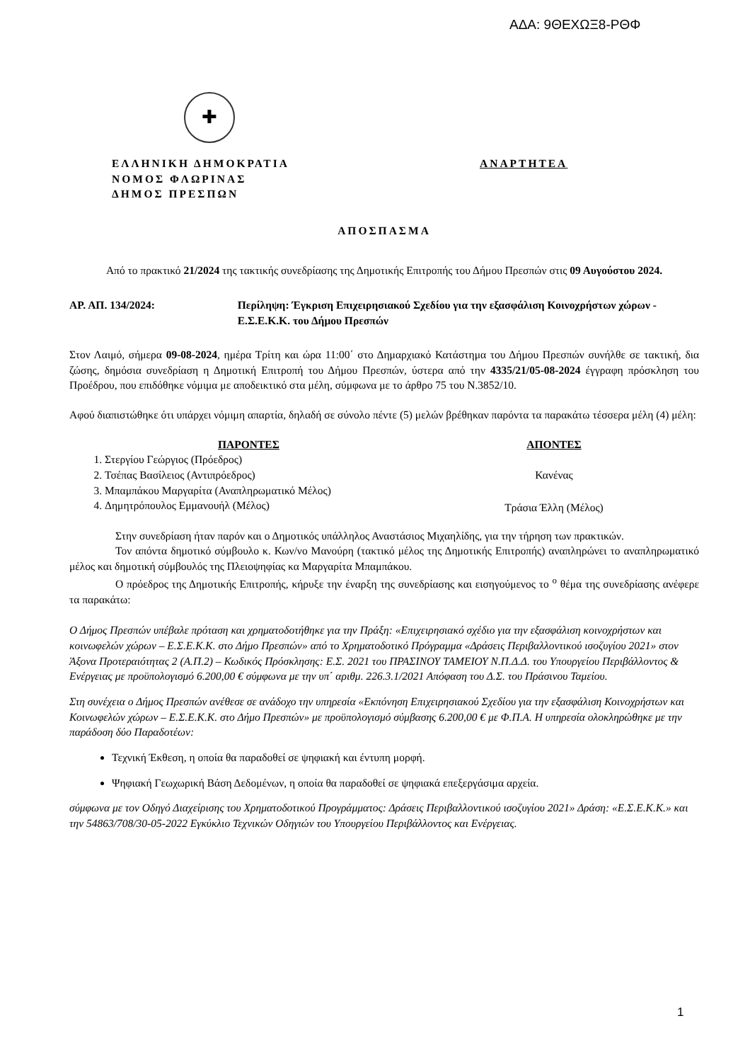ΑΔΑ: 9ΘΕΧΩΞ8-ΡΘΦ
✚
ΕΛΛΗΝΙΚΗ ΔΗΜΟΚΡΑΤΙΑ
ΝΟΜΟΣ ΦΛΩΡΙΝΑΣ
ΔΗΜΟΣ ΠΡΕΣΠΩΝ
ΑΝΑΡΤΗΤΕΑ
ΑΠΟΣΠΑΣΜΑ
Από το πρακτικό 21/2024 της τακτικής συνεδρίασης της Δημοτικής Επιτροπής του Δήμου Πρεσπών στις 09 Αυγούστου 2024.
ΑΡ. ΑΠ. 134/2024: Περίληψη: Έγκριση Επιχειρησιακού Σχεδίου για την εξασφάλιση Κοινοχρήστων χώρων - Ε.Σ.Ε.Κ.Κ. του Δήμου Πρεσπών
Στον Λαιμό, σήμερα 09-08-2024, ημέρα Τρίτη και ώρα 11:00΄ στο Δημαρχιακό Κατάστημα του Δήμου Πρεσπών συνήλθε σε τακτική, δια ζώσης, δημόσια συνεδρίαση η Δημοτική Επιτροπή του Δήμου Πρεσπών, ύστερα από την 4335/21/05-08-2024 έγγραφη πρόσκληση του Προέδρου, που επιδόθηκε νόμιμα με αποδεικτικό στα μέλη, σύμφωνα με το άρθρο 75 του Ν.3852/10.
Αφού διαπιστώθηκε ότι υπάρχει νόμιμη απαρτία, δηλαδή σε σύνολο πέντε (5) μελών βρέθηκαν παρόντα τα παρακάτω τέσσερα μέλη (4) μέλη:
ΠΑΡΟΝΤΕΣ
1. Στεργίου Γεώργιος (Πρόεδρος)
2. Τσέπας Βασίλειος (Αντιπρόεδρος)
3. Μπαμπάκου Μαργαρίτα (Αναπληρωματικό Μέλος)
4. Δημητρόπουλος Εμμανουήλ (Μέλος)
ΑΠΟΝΤΕΣ
Κανένας
Τράσια Έλλη (Μέλος)
Στην συνεδρίαση ήταν παρόν και ο Δημοτικός υπάλληλος Αναστάσιος Μιχαηλίδης, για την τήρηση των πρακτικών.
Τον απόντα δημοτικό σύμβουλο κ. Κων/νο Μανούρη (τακτικό μέλος της Δημοτικής Επιτροπής) αναπληρώνει το αναπληρωματικό μέλος και δημοτική σύμβουλός της Πλειοψηφίας κα Μαργαρίτα Μπαμπάκου.
Ο πρόεδρος της Δημοτικής Επιτροπής, κήρυξε την έναρξη της συνεδρίασης και εισηγούμενος το <sup>ο</sup> θέμα της συνεδρίασης ανέφερε τα παρακάτω:
Ο Δήμος Πρεσπών υπέβαλε πρόταση και χρηματοδοτήθηκε για την Πράξη: «Επιχειρησιακό σχέδιο για την εξασφάλιση κοινοχρήστων και κοινωφελών χώρων – Ε.Σ.Ε.Κ.Κ. στο Δήμο Πρεσπών» από το Χρηματοδοτικό Πρόγραμμα «Δράσεις Περιβαλλοντικού ισοζυγίου 2021» στον Άξονα Προτεραιότητας 2 (Α.Π.2) – Κωδικός Πρόσκλησης: Ε.Σ. 2021 του ΠΡΑΣΙΝΟΥ ΤΑΜΕΙΟΥ Ν.Π.Δ.Δ. του Υπουργείου Περιβάλλοντος & Ενέργειας με προϋπολογισμό 6.200,00 € σύμφωνα με την υπ΄ αριθμ. 226.3.1/2021 Απόφαση του Δ.Σ. του Πράσινου Ταμείου.
Στη συνέχεια ο Δήμος Πρεσπών ανέθεσε σε ανάδοχο την υπηρεσία «Εκπόνηση Επιχειρησιακού Σχεδίου για την εξασφάλιση Κοινοχρήστων και Κοινωφελών χώρων – Ε.Σ.Ε.Κ.Κ. στο Δήμο Πρεσπών» με προϋπολογισμό σύμβασης 6.200,00 € με Φ.Π.Α. Η υπηρεσία ολοκληρώθηκε με την παράδοση δύο Παραδοτέων:
Τεχνική Έκθεση, η οποία θα παραδοθεί σε ψηφιακή και έντυπη μορφή.
Ψηφιακή Γεωχωρική Βάση Δεδομένων, η οποία θα παραδοθεί σε ψηφιακά επεξεργάσιμα αρχεία.
σύμφωνα με τον Οδηγό Διαχείρισης του Χρηματοδοτικού Προγράμματος: Δράσεις Περιβαλλοντικού ισοζυγίου 2021» Δράση: «Ε.Σ.Ε.Κ.Κ.» και την 54863/708/30-05-2022 Εγκύκλιο Τεχνικών Οδηγιών του Υπουργείου Περιβάλλοντος και Ενέργειας.
1